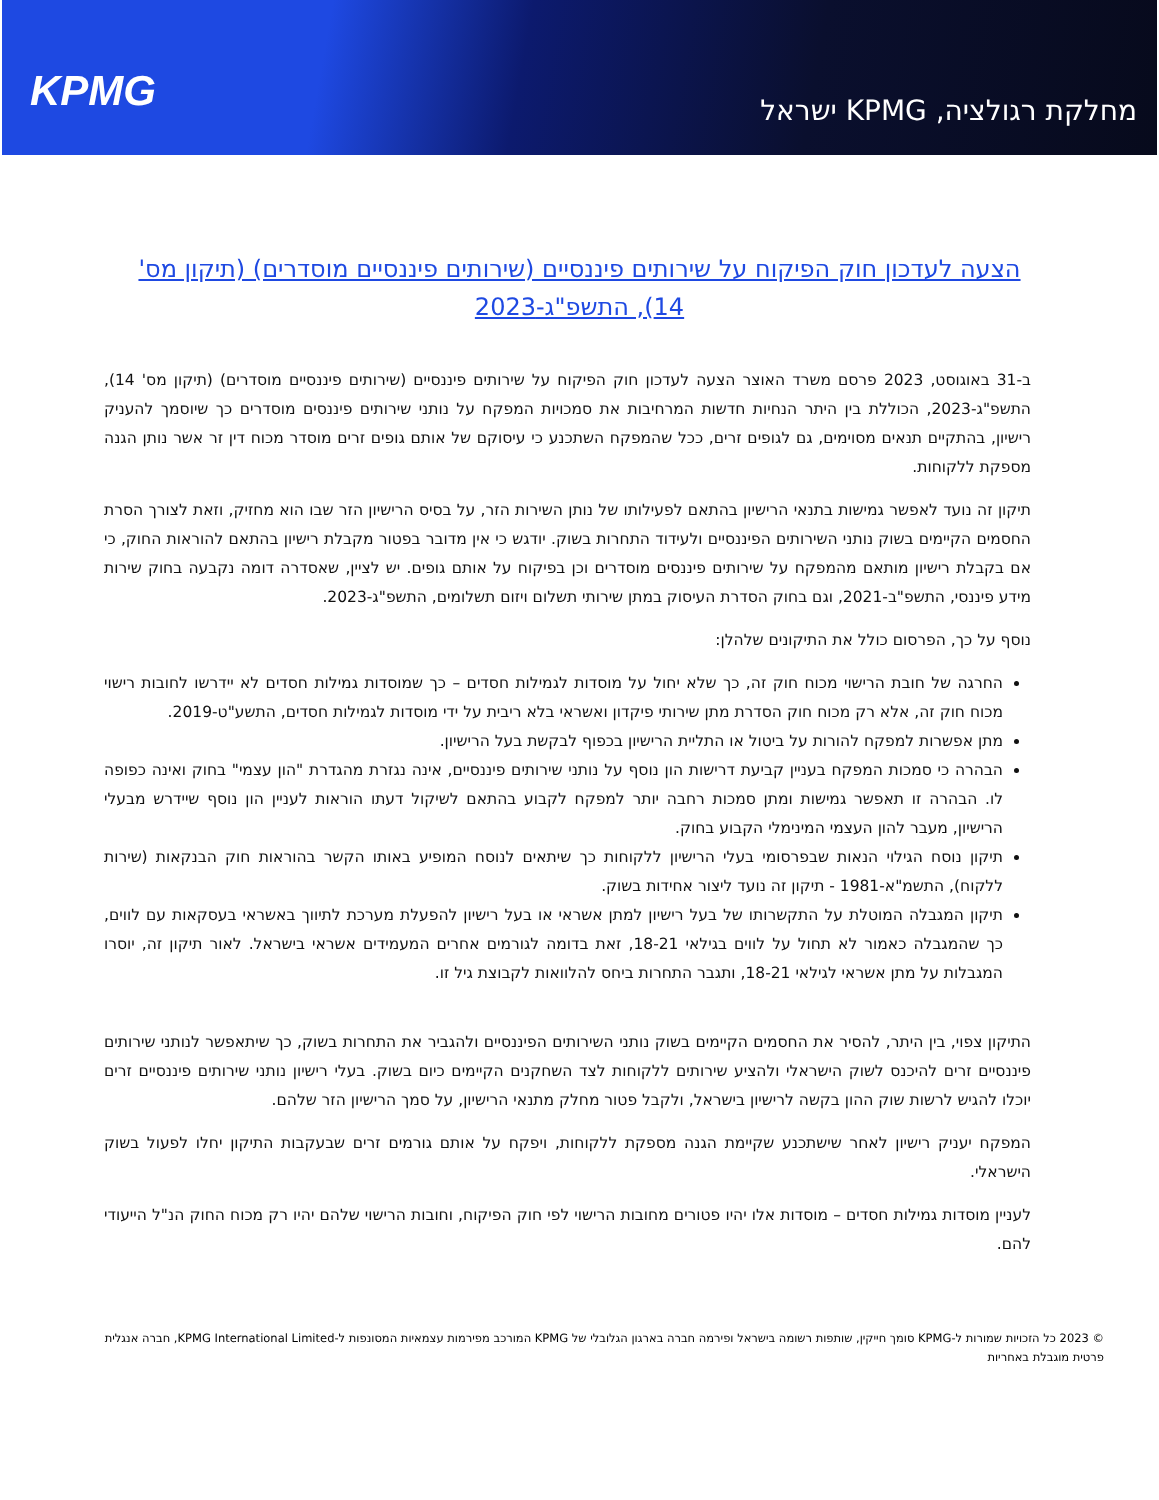KPMG
מחלקת רגולציה, KPMG ישראל
הצעה לעדכון חוק הפיקוח על שירותים פיננסיים (שירותים פיננסיים מוסדרים) (תיקון מס' 14), התשפ"ג-2023
ב-31 באוגוסט, 2023 פרסם משרד האוצר הצעה לעדכון חוק הפיקוח על שירותים פיננסיים (שירותים פיננסיים מוסדרים) (תיקון מס' 14), התשפ"ג-2023, הכוללת בין היתר הנחיות חדשות המרחיבות את סמכויות המפקח על נותני שירותים פיננסים מוסדרים כך שיוסמך להעניק רישיון, בהתקיים תנאים מסוימים, גם לגופים זרים, ככל שהמפקח השתכנע כי עיסוקם של אותם גופים זרים מוסדר מכוח דין זר אשר נותן הגנה מספקת ללקוחות.
תיקון זה נועד לאפשר גמישות בתנאי הרישיון בהתאם לפעילותו של נותן השירות הזר, על בסיס הרישיון הזר שבו הוא מחזיק, וזאת לצורך הסרת החסמים הקיימים בשוק נותני השירותים הפיננסיים ולעידוד התחרות בשוק. יודגש כי אין מדובר בפטור מקבלת רישיון בהתאם להוראות החוק, כי אם בקבלת רישיון מותאם מהמפקח על שירותים פיננסים מוסדרים וכן בפיקוח על אותם גופים. יש לציין, שאסדרה דומה נקבעה בחוק שירות מידע פיננסי, התשפ"ב-2021, וגם בחוק הסדרת העיסוק במתן שירותי תשלום ויזום תשלומים, התשפ"ג-2023.
נוסף על כך, הפרסום כולל את התיקונים שלהלן:
החרגה של חובת הרישוי מכוח חוק זה, כך שלא יחול על מוסדות לגמילות חסדים – כך שמוסדות גמילות חסדים לא יידרשו לחובות רישוי מכוח חוק זה, אלא רק מכוח חוק הסדרת מתן שירותי פיקדון ואשראי בלא ריבית על ידי מוסדות לגמילות חסדים, התשע"ט-2019.
מתן אפשרות למפקח להורות על ביטול או התליית הרישיון בכפוף לבקשת בעל הרישיון.
הבהרה כי סמכות המפקח בעניין קביעת דרישות הון נוסף על נותני שירותים פיננסיים, אינה נגזרת מהגדרת "הון עצמי" בחוק ואינה כפופה לו. הבהרה זו תאפשר גמישות ומתן סמכות רחבה יותר למפקח לקבוע בהתאם לשיקול דעתו הוראות לעניין הון נוסף שיידרש מבעלי הרישיון, מעבר להון העצמי המינימלי הקבוע בחוק.
תיקון נוסח הגילוי הנאות שבפרסומי בעלי הרישיון ללקוחות כך שיתאים לנוסח המופיע באותו הקשר בהוראות חוק הבנקאות (שירות ללקוח), התשמ"א-1981 - תיקון זה נועד ליצור אחידות בשוק.
תיקון המגבלה המוטלת על התקשרותו של בעל רישיון למתן אשראי או בעל רישיון להפעלת מערכת לתיווך באשראי בעסקאות עם לווים, כך שהמגבלה כאמור לא תחול על לווים בגילאי 18-21, זאת בדומה לגורמים אחרים המעמידים אשראי בישראל. לאור תיקון זה, יוסרו המגבלות על מתן אשראי לגילאי 18-21, ותגבר התחרות ביחס להלוואות לקבוצת גיל זו.
התיקון צפוי, בין היתר, להסיר את החסמים הקיימים בשוק נותני השירותים הפיננסיים ולהגביר את התחרות בשוק, כך שיתאפשר לנותני שירותים פיננסיים זרים להיכנס לשוק הישראלי ולהציע שירותים ללקוחות לצד השחקנים הקיימים כיום בשוק. בעלי רישיון נותני שירותים פיננסיים זרים יוכלו להגיש לרשות שוק ההון בקשה לרישיון בישראל, ולקבל פטור מחלק מתנאי הרישיון, על סמך הרישיון הזר שלהם.
המפקח יעניק רישיון לאחר שישתכנע שקיימת הגנה מספקת ללקוחות, ויפקח על אותם גורמים זרים שבעקבות התיקון יחלו לפעול בשוק הישראלי.
לעניין מוסדות גמילות חסדים – מוסדות אלו יהיו פטורים מחובות הרישוי לפי חוק הפיקוח, וחובות הרישוי שלהם יהיו רק מכוח החוק הנ"ל הייעודי להם.
© 2023 כל הזכויות שמורות ל-KPMG סומך חייקין, שותפות רשומה בישראל ופירמה חברה בארגון הגלובלי של KPMG המורכב מפירמות עצמאיות המסונפות ל-KPMG International Limited, חברה אנגלית פרטית מוגבלת באחריות